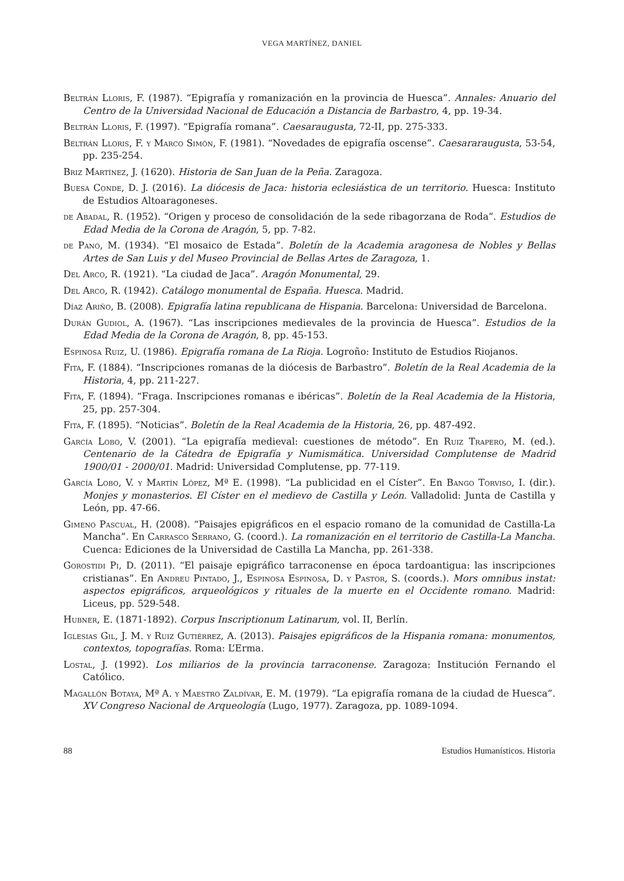VEGA MARTÍNEZ, DANIEL
Beltrán Lloris, F. (1987). “Epigrafía y romanización en la provincia de Huesca”. Annales: Anuario del Centro de la Universidad Nacional de Educación a Distancia de Barbastro, 4, pp. 19-34.
Beltrán Lloris, F. (1997). “Epigrafía romana”. Caesaraugusta, 72-II, pp. 275-333.
Beltrán Lloris, F. y Marco Simón, F. (1981). “Novedades de epigrafía oscense”. Caesararaugusta, 53-54, pp. 235-254.
Briz Martínez, J. (1620). Historia de San Juan de la Peña. Zaragoza.
Buesa Conde, D. J. (2016). La diócesis de Jaca: historia eclesiástica de un territorio. Huesca: Instituto de Estudios Altoaragoneses.
de Abadal, R. (1952). “Origen y proceso de consolidación de la sede ribagorzana de Roda”. Estudios de Edad Media de la Corona de Aragón, 5, pp. 7-82.
de Pano, M. (1934). “El mosaico de Estada”. Boletín de la Academia aragonesa de Nobles y Bellas Artes de San Luis y del Museo Provincial de Bellas Artes de Zaragoza, 1.
Del Arco, R. (1921). “La ciudad de Jaca”. Aragón Monumental, 29.
Del Arco, R. (1942). Catálogo monumental de España. Huesca. Madrid.
Díaz Ariño, B. (2008). Epigrafía latina republicana de Hispania. Barcelona: Universidad de Barcelona.
Durán Gudiol, A. (1967). “Las inscripciones medievales de la provincia de Huesca”. Estudios de la Edad Media de la Corona de Aragón, 8, pp. 45-153.
Espinosa Ruiz, U. (1986). Epigrafía romana de La Rioja. Logroño: Instituto de Estudios Riojanos.
Fita, F. (1884). “Inscripciones romanas de la diócesis de Barbastro”. Boletín de la Real Academia de la Historia, 4, pp. 211-227.
Fita, F. (1894). “Fraga. Inscripciones romanas e ibéricas”. Boletín de la Real Academia de la Historia, 25, pp. 257-304.
Fita, F. (1895). “Noticias”. Boletín de la Real Academia de la Historia, 26, pp. 487-492.
García Lobo, V. (2001). “La epigrafía medieval: cuestiones de método”. En Ruiz Trapero, M. (ed.). Centenario de la Cátedra de Epigrafía y Numismática. Universidad Complutense de Madrid 1900/01 - 2000/01. Madrid: Universidad Complutense, pp. 77-119.
García Lobo, V. y Martín López, Mª E. (1998). “La publicidad en el Císter”. En Bango Torviso, I. (dir.). Monjes y monasterios. El Císter en el medievo de Castilla y León. Valladolid: Junta de Castilla y León, pp. 47-66.
Gimeno Pascual, H. (2008). “Paisajes epigráficos en el espacio romano de la comunidad de Castilla-La Mancha”. En Carrasco Serrano, G. (coord.). La romanización en el territorio de Castilla-La Mancha. Cuenca: Ediciones de la Universidad de Castilla La Mancha, pp. 261-338.
Gorostidi Pi, D. (2011). “El paisaje epigráfico tarraconense en época tardoantigua: las inscripciones cristianas”. En Andreu Pintado, J., Espinosa Espinosa, D. y Pastor, S. (coords.). Mors omnibus instat: aspectos epigráficos, arqueológicos y rituales de la muerte en el Occidente romano. Madrid: Liceus, pp. 529-548.
Hubner, E. (1871-1892). Corpus Inscriptionum Latinarum, vol. II, Berlín.
Iglesias Gil, J. M. y Ruiz Gutiérrez, A. (2013). Paisajes epigráficos de la Hispania romana: monumentos, contextos, topografías. Roma: L’Erma.
Lostal, J. (1992). Los miliarios de la provincia tarraconense. Zaragoza: Institución Fernando el Católico.
Magallón Botaya, Mª A. y Maestro Zaldívar, E. M. (1979). “La epigrafía romana de la ciudad de Huesca”. XV Congreso Nacional de Arqueología (Lugo, 1977). Zaragoza, pp. 1089-1094.
88 Estudios Humanísticos. Historia